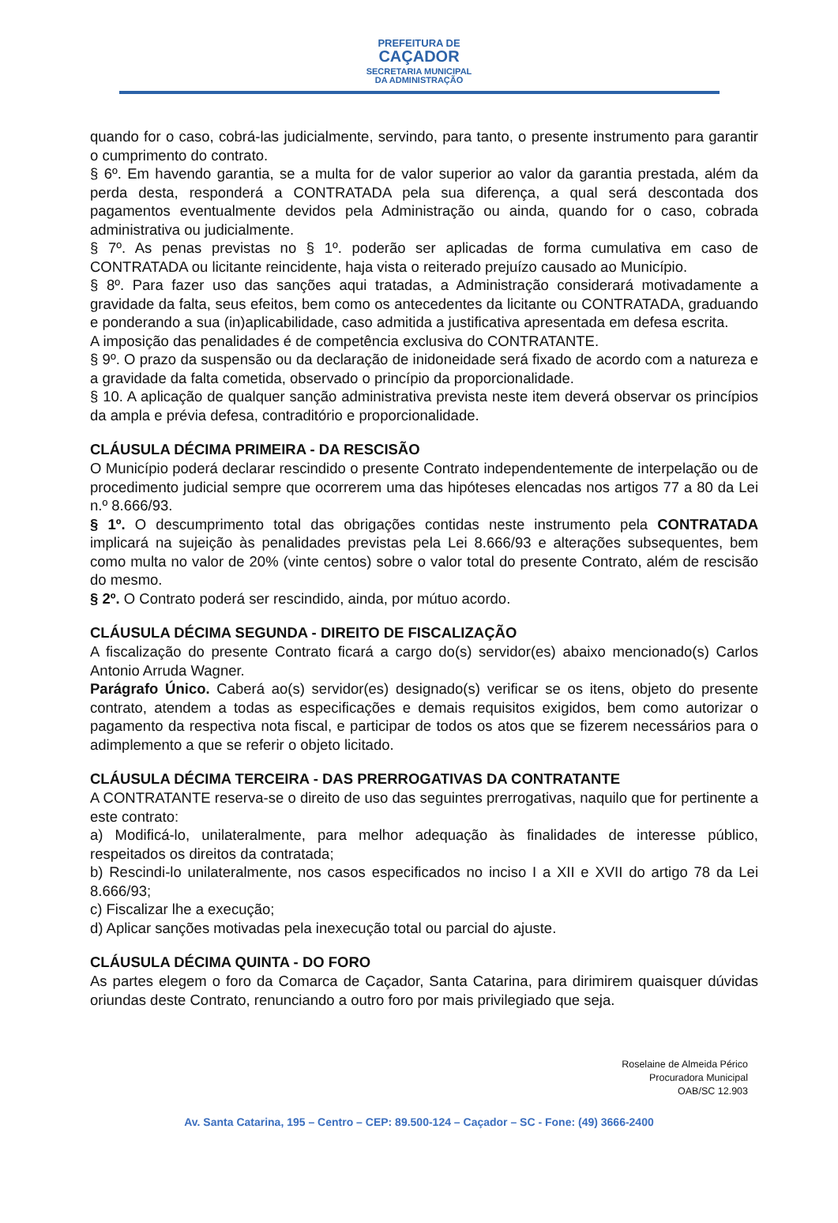PREFEITURA DE
CAÇADOR
SECRETARIA MUNICIPAL
DA ADMINISTRAÇÃO
quando for o caso, cobrá-las judicialmente, servindo, para tanto, o presente instrumento para garantir o cumprimento do contrato.
§ 6º. Em havendo garantia, se a multa for de valor superior ao valor da garantia prestada, além da perda desta, responderá a CONTRATADA pela sua diferença, a qual será descontada dos pagamentos eventualmente devidos pela Administração ou ainda, quando for o caso, cobrada administrativa ou judicialmente.
§ 7º. As penas previstas no § 1º. poderão ser aplicadas de forma cumulativa em caso de CONTRATADA ou licitante reincidente, haja vista o reiterado prejuízo causado ao Município.
§ 8º. Para fazer uso das sanções aqui tratadas, a Administração considerará motivadamente a gravidade da falta, seus efeitos, bem como os antecedentes da licitante ou CONTRATADA, graduando e ponderando a sua (in)aplicabilidade, caso admitida a justificativa apresentada em defesa escrita.
A imposição das penalidades é de competência exclusiva do CONTRATANTE.
§ 9º. O prazo da suspensão ou da declaração de inidoneidade será fixado de acordo com a natureza e a gravidade da falta cometida, observado o princípio da proporcionalidade.
§ 10. A aplicação de qualquer sanção administrativa prevista neste item deverá observar os princípios da ampla e prévia defesa, contraditório e proporcionalidade.
CLÁUSULA DÉCIMA PRIMEIRA - DA RESCISÃO
O Município poderá declarar rescindido o presente Contrato independentemente de interpelação ou de procedimento judicial sempre que ocorrerem uma das hipóteses elencadas nos artigos 77 a 80 da Lei n.º 8.666/93.
§ 1º. O descumprimento total das obrigações contidas neste instrumento pela CONTRATADA implicará na sujeição às penalidades previstas pela Lei 8.666/93 e alterações subsequentes, bem como multa no valor de 20% (vinte centos) sobre o valor total do presente Contrato, além de rescisão do mesmo.
§ 2º. O Contrato poderá ser rescindido, ainda, por mútuo acordo.
CLÁUSULA DÉCIMA SEGUNDA - DIREITO DE FISCALIZAÇÃO
A fiscalização do presente Contrato ficará a cargo do(s) servidor(es) abaixo mencionado(s) Carlos Antonio Arruda Wagner.
Parágrafo Único. Caberá ao(s) servidor(es) designado(s) verificar se os itens, objeto do presente contrato, atendem a todas as especificações e demais requisitos exigidos, bem como autorizar o pagamento da respectiva nota fiscal, e participar de todos os atos que se fizerem necessários para o adimplemento a que se referir o objeto licitado.
CLÁUSULA DÉCIMA TERCEIRA - DAS PRERROGATIVAS DA CONTRATANTE
A CONTRATANTE reserva-se o direito de uso das seguintes prerrogativas, naquilo que for pertinente a este contrato:
a) Modificá-lo, unilateralmente, para melhor adequação às finalidades de interesse público, respeitados os direitos da contratada;
b) Rescindi-lo unilateralmente, nos casos especificados no inciso I a XII e XVII do artigo 78 da Lei 8.666/93;
c) Fiscalizar lhe a execução;
d) Aplicar sanções motivadas pela inexecução total ou parcial do ajuste.
CLÁUSULA DÉCIMA QUINTA - DO FORO
As partes elegem o foro da Comarca de Caçador, Santa Catarina, para dirimirem quaisquer dúvidas oriundas deste Contrato, renunciando a outro foro por mais privilegiado que seja.
Roselaine de Almeida Périco
Procuradora Municipal
OAB/SC 12.903
Av. Santa Catarina, 195 – Centro – CEP: 89.500-124 – Caçador – SC - Fone: (49) 3666-2400